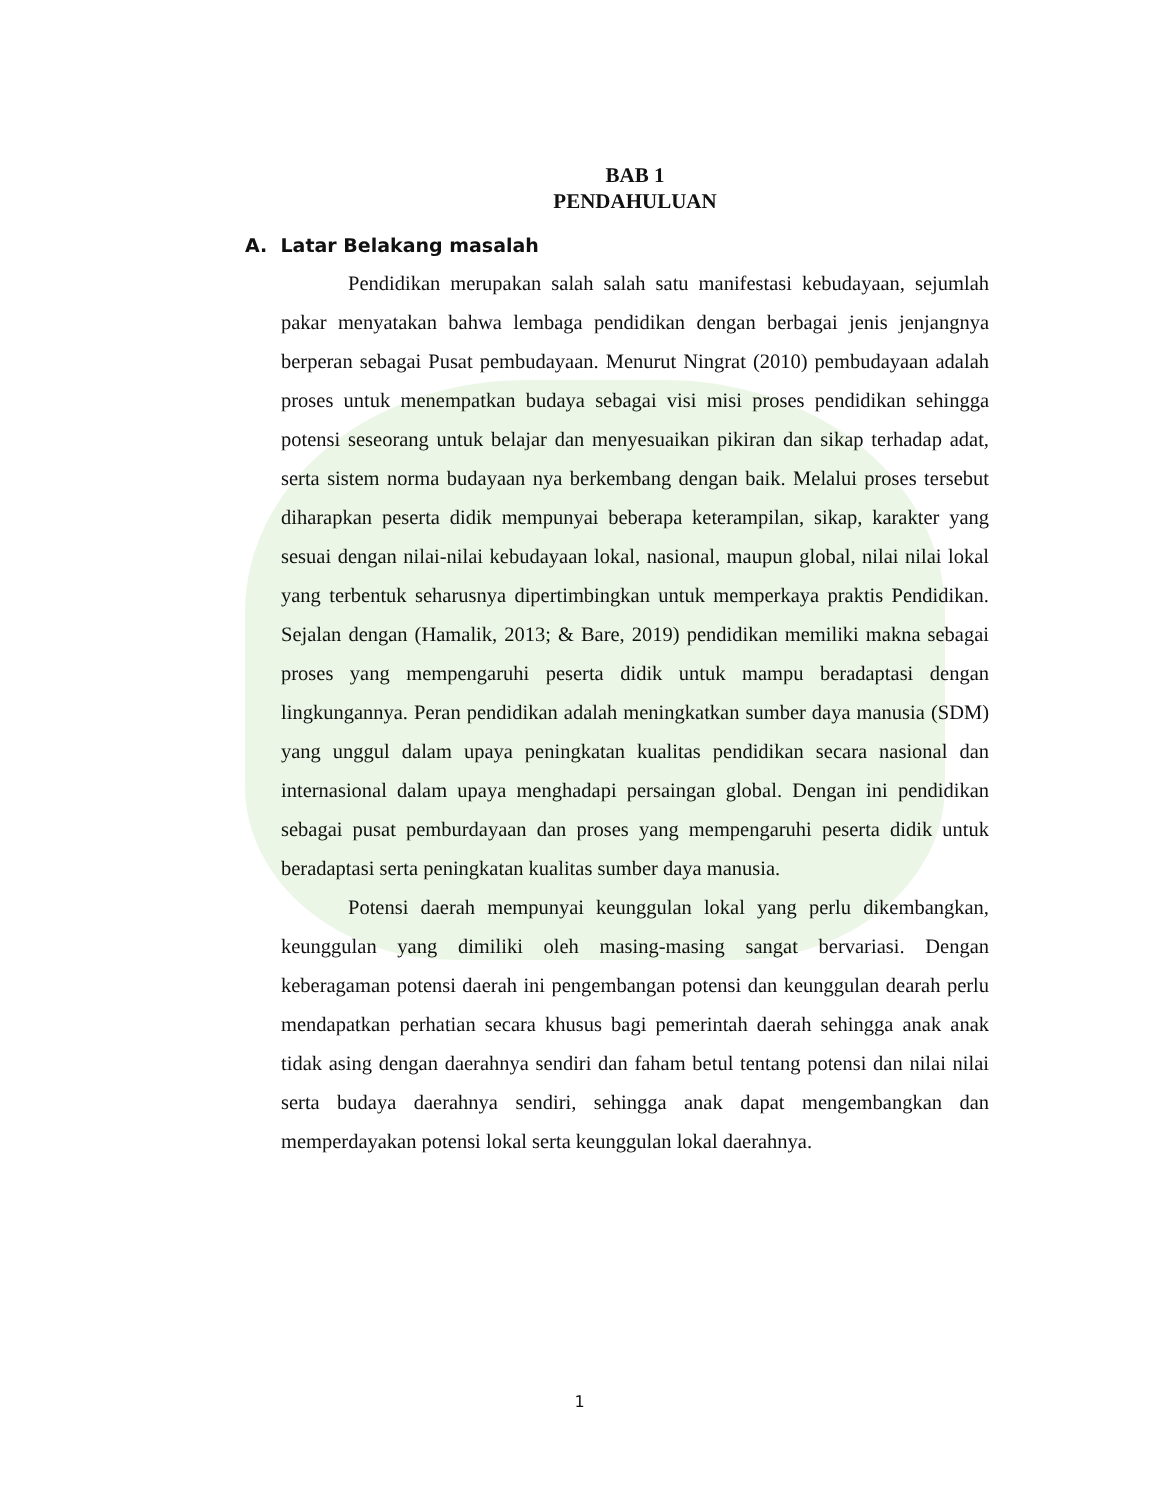BAB 1
PENDAHULUAN
A. Latar Belakang masalah
Pendidikan merupakan salah salah satu manifestasi kebudayaan, sejumlah pakar menyatakan bahwa lembaga pendidikan dengan berbagai jenis jenjangnya berperan sebagai Pusat pembudayaan. Menurut Ningrat (2010) pembudayaan adalah proses untuk menempatkan budaya sebagai visi misi proses pendidikan sehingga potensi seseorang untuk belajar dan menyesuaikan pikiran dan sikap terhadap adat, serta sistem norma budayaan nya berkembang dengan baik. Melalui proses tersebut diharapkan peserta didik mempunyai beberapa keterampilan, sikap, karakter yang sesuai dengan nilai-nilai kebudayaan lokal, nasional, maupun global, nilai nilai lokal yang terbentuk seharusnya dipertimbingkan untuk memperkaya praktis Pendidikan. Sejalan dengan (Hamalik, 2013; & Bare, 2019) pendidikan memiliki makna sebagai proses yang mempengaruhi peserta didik untuk mampu beradaptasi dengan lingkungannya. Peran pendidikan adalah meningkatkan sumber daya manusia (SDM) yang unggul dalam upaya peningkatan kualitas pendidikan secara nasional dan internasional dalam upaya menghadapi persaingan global. Dengan ini pendidikan sebagai pusat pemburdayaan dan proses yang mempengaruhi peserta didik untuk beradaptasi serta peningkatan kualitas sumber daya manusia.
Potensi daerah mempunyai keunggulan lokal yang perlu dikembangkan, keunggulan yang dimiliki oleh masing-masing sangat bervariasi. Dengan keberagaman potensi daerah ini pengembangan potensi dan keunggulan dearah perlu mendapatkan perhatian secara khusus bagi pemerintah daerah sehingga anak anak tidak asing dengan daerahnya sendiri dan faham betul tentang potensi dan nilai nilai serta budaya daerahnya sendiri, sehingga anak dapat mengembangkan dan memperdayakan potensi lokal serta keunggulan lokal daerahnya.
1